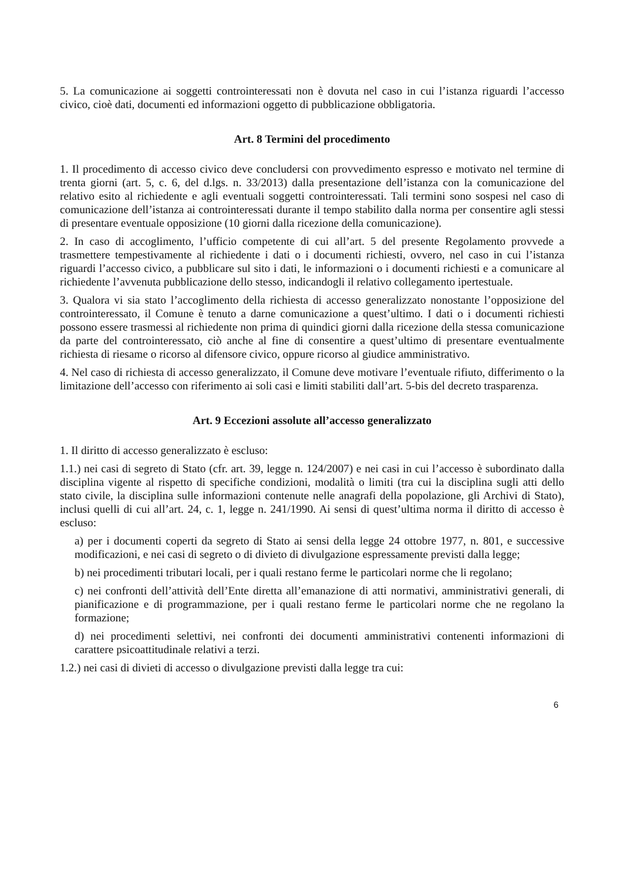5. La comunicazione ai soggetti controinteressati non è dovuta nel caso in cui l’istanza riguardi l’accesso civico, cioè dati, documenti ed informazioni oggetto di pubblicazione obbligatoria.
Art. 8 Termini del procedimento
1. Il procedimento di accesso civico deve concludersi con provvedimento espresso e motivato nel termine di trenta giorni (art. 5, c. 6, del d.lgs. n. 33/2013) dalla presentazione dell’istanza con la comunicazione del relativo esito al richiedente e agli eventuali soggetti controinteressati. Tali termini sono sospesi nel caso di comunicazione dell’istanza ai controinteressati durante il tempo stabilito dalla norma per consentire agli stessi di presentare eventuale opposizione (10 giorni dalla ricezione della comunicazione).
2. In caso di accoglimento, l’ufficio competente di cui all’art. 5 del presente Regolamento provvede a trasmettere tempestivamente al richiedente i dati o i documenti richiesti, ovvero, nel caso in cui l’istanza riguardi l’accesso civico, a pubblicare sul sito i dati, le informazioni o i documenti richiesti e a comunicare al richiedente l’avvenuta pubblicazione dello stesso, indicandogli il relativo collegamento ipertestuale.
3. Qualora vi sia stato l’accoglimento della richiesta di accesso generalizzato nonostante l’opposizione del controinteressato, il Comune è tenuto a darne comunicazione a quest’ultimo. I dati o i documenti richiesti possono essere trasmessi al richiedente non prima di quindici giorni dalla ricezione della stessa comunicazione da parte del controinteressato, ciò anche al fine di consentire a quest’ultimo di presentare eventualmente richiesta di riesame o ricorso al difensore civico, oppure ricorso al giudice amministrativo.
4. Nel caso di richiesta di accesso generalizzato, il Comune deve motivare l’eventuale rifiuto, differimento o la limitazione dell’accesso con riferimento ai soli casi e limiti stabiliti dall’art. 5-bis del decreto trasparenza.
Art. 9 Eccezioni assolute all’accesso generalizzato
1. Il diritto di accesso generalizzato è escluso:
1.1.) nei casi di segreto di Stato (cfr. art. 39, legge n. 124/2007) e nei casi in cui l’accesso è subordinato dalla disciplina vigente al rispetto di specifiche condizioni, modalità o limiti (tra cui la disciplina sugli atti dello stato civile, la disciplina sulle informazioni contenute nelle anagrafi della popolazione, gli Archivi di Stato), inclusi quelli di cui all’art. 24, c. 1, legge n. 241/1990. Ai sensi di quest’ultima norma il diritto di accesso è escluso:
a) per i documenti coperti da segreto di Stato ai sensi della legge 24 ottobre 1977, n. 801, e successive modificazioni, e nei casi di segreto o di divieto di divulgazione espressamente previsti dalla legge;
b) nei procedimenti tributari locali, per i quali restano ferme le particolari norme che li regolano;
c) nei confronti dell’attività dell’Ente diretta all’emanazione di atti normativi, amministrativi generali, di pianificazione e di programmazione, per i quali restano ferme le particolari norme che ne regolano la formazione;
d) nei procedimenti selettivi, nei confronti dei documenti amministrativi contenenti informazioni di carattere psicoattitudinale relativi a terzi.
1.2.) nei casi di divieti di accesso o divulgazione previsti dalla legge tra cui:
6